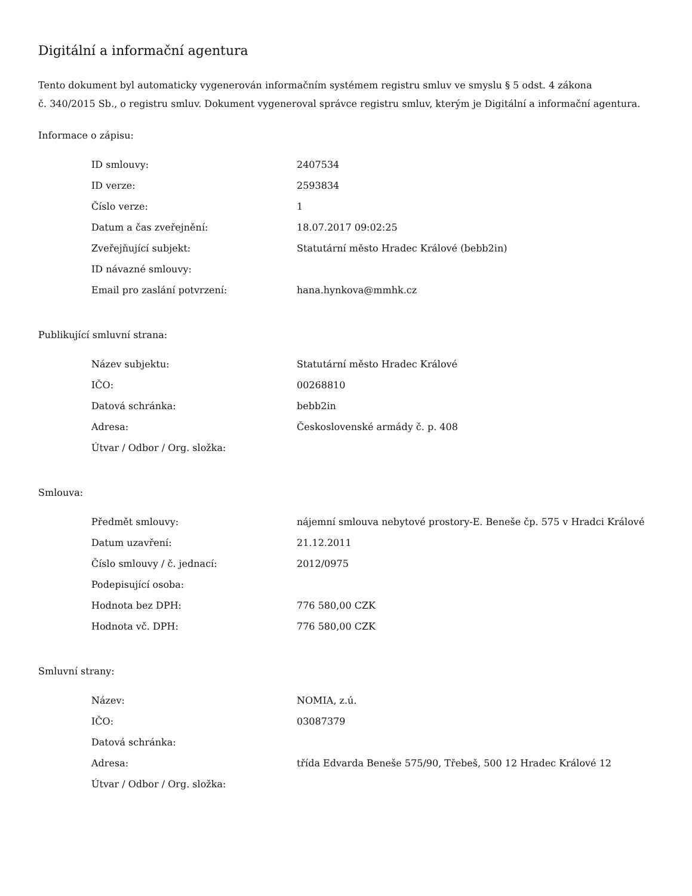Digitální a informační agentura
Tento dokument byl automaticky vygenerován informačním systémem registru smluv ve smyslu § 5 odst. 4 zákona
č. 340/2015 Sb., o registru smluv. Dokument vygeneroval správce registru smluv, kterým je Digitální a informační agentura.
Informace o zápisu:
| ID smlouvy: | 2407534 |
| ID verze: | 2593834 |
| Číslo verze: | 1 |
| Datum a čas zveřejnění: | 18.07.2017 09:02:25 |
| Zveřejňující subjekt: | Statutární město Hradec Králové (bebb2in) |
| ID návazné smlouvy: | |
| Email pro zaslání potvrzení: | hana.hynkova@mmhk.cz |
Publikující smluvní strana:
| Název subjektu: | Statutární město Hradec Králové |
| IČO: | 00268810 |
| Datová schránka: | bebb2in |
| Adresa: | Československé armády č. p. 408 |
| Útvar / Odbor / Org. složka: | |
Smlouva:
| Předmět smlouvy: | nájemní smlouva nebytové prostory-E. Beneše čp. 575 v Hradci Králové |
| Datum uzavření: | 21.12.2011 |
| Číslo smlouvy / č. jednací: | 2012/0975 |
| Podepisující osoba: | |
| Hodnota bez DPH: | 776 580,00 CZK |
| Hodnota vč. DPH: | 776 580,00 CZK |
Smluvní strany:
| Název: | NOMIA, z.ú. |
| IČO: | 03087379 |
| Datová schránka: | |
| Adresa: | třída Edvarda Beneše 575/90, Třebeš, 500 12 Hradec Králové 12 |
| Útvar / Odbor / Org. složka: | |